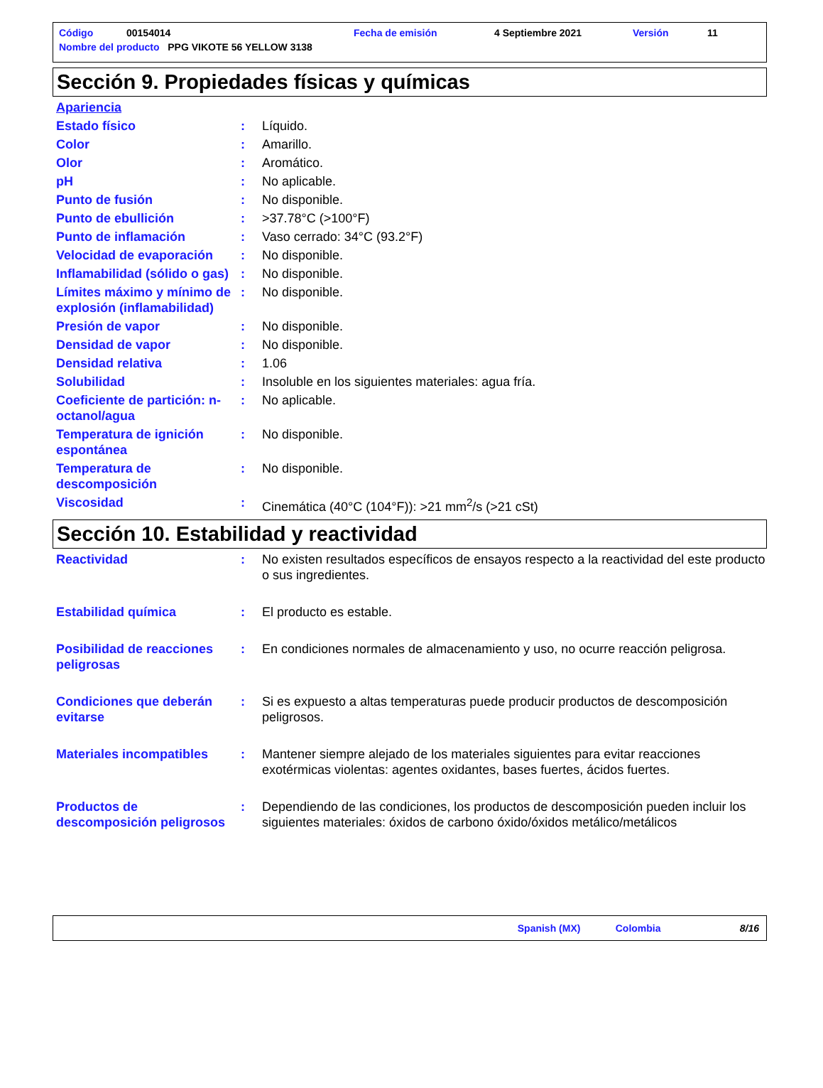| Código | 00154014 | Fecha de emisión | 4 Septiembre 2021 | Versión | 11 |
| Nombre del producto PPG VIKOTE 56 YELLOW 3138 | | | | | |
Sección 9. Propiedades físicas y químicas
Apariencia
Estado físico: Líquido.
Color: Amarillo.
Olor: Aromático.
pH: No aplicable.
Punto de fusión: No disponible.
Punto de ebullición: >37.78°C (>100°F)
Punto de inflamación: Vaso cerrado: 34°C (93.2°F)
Velocidad de evaporación: No disponible.
Inflamabilidad (sólido o gas): No disponible.
Límites máximo y mínimo de explosión (inflamabilidad): No disponible.
Presión de vapor: No disponible.
Densidad de vapor: No disponible.
Densidad relativa: 1.06
Solubilidad: Insoluble en los siguientes materiales: agua fría.
Coeficiente de partición: n-octanol/agua: No aplicable.
Temperatura de ignición espontánea: No disponible.
Temperatura de descomposición: No disponible.
Viscosidad: Cinemática (40°C (104°F)): >21 mm<sup>2</sup>/s (>21 cSt)
Sección 10. Estabilidad y reactividad
Reactividad: No existen resultados específicos de ensayos respecto a la reactividad del este producto o sus ingredientes.
Estabilidad química: El producto es estable.
Posibilidad de reacciones peligrosas: En condiciones normales de almacenamiento y uso, no ocurre reacción peligrosa.
Condiciones que deberán evitarse: Si es expuesto a altas temperaturas puede producir productos de descomposición peligrosos.
Materiales incompatibles: Mantener siempre alejado de los materiales siguientes para evitar reacciones exotérmicas violentas: agentes oxidantes, bases fuertes, ácidos fuertes.
Productos de descomposición peligrosos: Dependiendo de las condiciones, los productos de descomposición pueden incluir los siguientes materiales: óxidos de carbono óxido/óxidos metálico/metálicos
Spanish (MX) Colombia 8/16